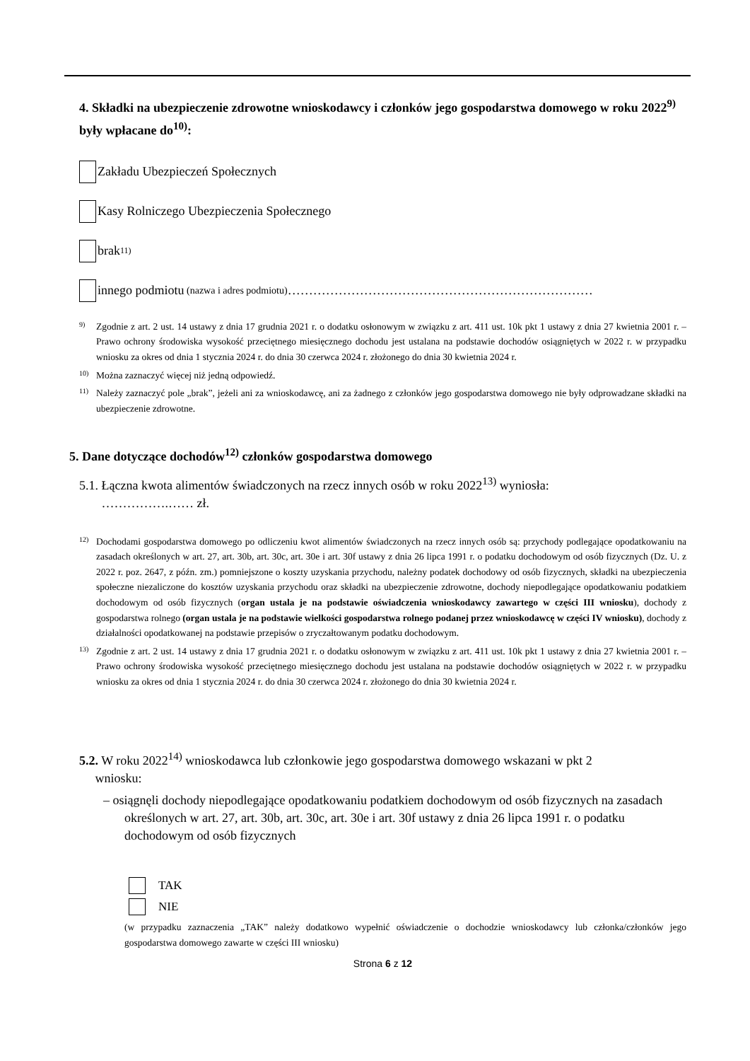4. Składki na ubezpieczenie zdrowotne wnioskodawcy i członków jego gospodarstwa domowego w roku 2022<sup>9)</sup> były wpłacane do<sup>10)</sup>:
Zakładu Ubezpieczeń Społecznych
Kasy Rolniczego Ubezpieczenia Społecznego
brak 11)
innego podmiotu (nazwa i adres podmiotu) ………………………………………………………………
9)
Zgodnie z art. 2 ust. 14 ustawy z dnia 17 grudnia 2021 r. o dodatku osłonowym w związku z art. 411 ust. 10k pkt 1 ustawy z dnia 27 kwietnia 2001 r. – Prawo ochrony środowiska wysokość przeciętnego miesięcznego dochodu jest ustalana na podstawie dochodów osiągniętych w 2022 r. w przypadku wniosku za okres od dnia 1 stycznia 2024 r. do dnia 30 czerwca 2024 r. złożonego do dnia 30 kwietnia 2024 r.
10)
Można zaznaczyć więcej niż jedną odpowiedź.
11)
Należy zaznaczyć pole „brak”, jeżeli ani za wnioskodawcę, ani za żadnego z członków jego gospodarstwa domowego nie były odprowadzane składki na ubezpieczenie zdrowotne.
5. Dane dotyczące dochodów<sup>12)</sup> członków gospodarstwa domowego
5.1. Łączna kwota alimentów świadczonych na rzecz innych osób w roku 2022<sup>13)</sup> wyniosła:
…………….…… zł.
12)
Dochodami gospodarstwa domowego po odliczeniu kwot alimentów świadczonych na rzecz innych osób są: przychody podlegające opodatkowaniu na zasadach określonych w art. 27, art. 30b, art. 30c, art. 30e i art. 30f ustawy z dnia 26 lipca 1991 r. o podatku dochodowym od osób fizycznych (Dz. U. z 2022 r. poz. 2647, z późn. zm.) pomniejszone o koszty uzyskania przychodu, należny podatek dochodowy od osób fizycznych, składki na ubezpieczenia społeczne niezaliczone do kosztów uzyskania przychodu oraz składki na ubezpieczenie zdrowotne, dochody niepodlegające opodatkowaniu podatkiem dochodowym od osób fizycznych (organ ustala je na podstawie oświadczenia wnioskodawcy zawartego w części III wniosku), dochody z gospodarstwa rolnego (organ ustala je na podstawie wielkości gospodarstwa rolnego podanej przez wnioskodawcę w części IV wniosku), dochody z działalności opodatkowanej na podstawie przepisów o zryczałtowanym podatku dochodowym.
13)
Zgodnie z art. 2 ust. 14 ustawy z dnia 17 grudnia 2021 r. o dodatku osłonowym w związku z art. 411 ust. 10k pkt 1 ustawy z dnia 27 kwietnia 2001 r. – Prawo ochrony środowiska wysokość przeciętnego miesięcznego dochodu jest ustalana na podstawie dochodów osiągniętych w 2022 r. w przypadku wniosku za okres od dnia 1 stycznia 2024 r. do dnia 30 czerwca 2024 r. złożonego do dnia 30 kwietnia 2024 r.
5.2. W roku 2022<sup>14)</sup> wnioskodawca lub członkowie jego gospodarstwa domowego wskazani w pkt 2
wniosku:
– osiągnęli dochody niepodlegające opodatkowaniu podatkiem dochodowym od osób fizycznych na zasadach określonych w art. 27, art. 30b, art. 30c, art. 30e i art. 30f ustawy z dnia 26 lipca 1991 r. o podatku dochodowym od osób fizycznych
TAK
NIE
(w przypadku zaznaczenia „TAK” należy dodatkowo wypełnić oświadczenie o dochodzie wnioskodawcy lub członka/członków jego gospodarstwa domowego zawarte w części III wniosku)
Strona 6 z 12